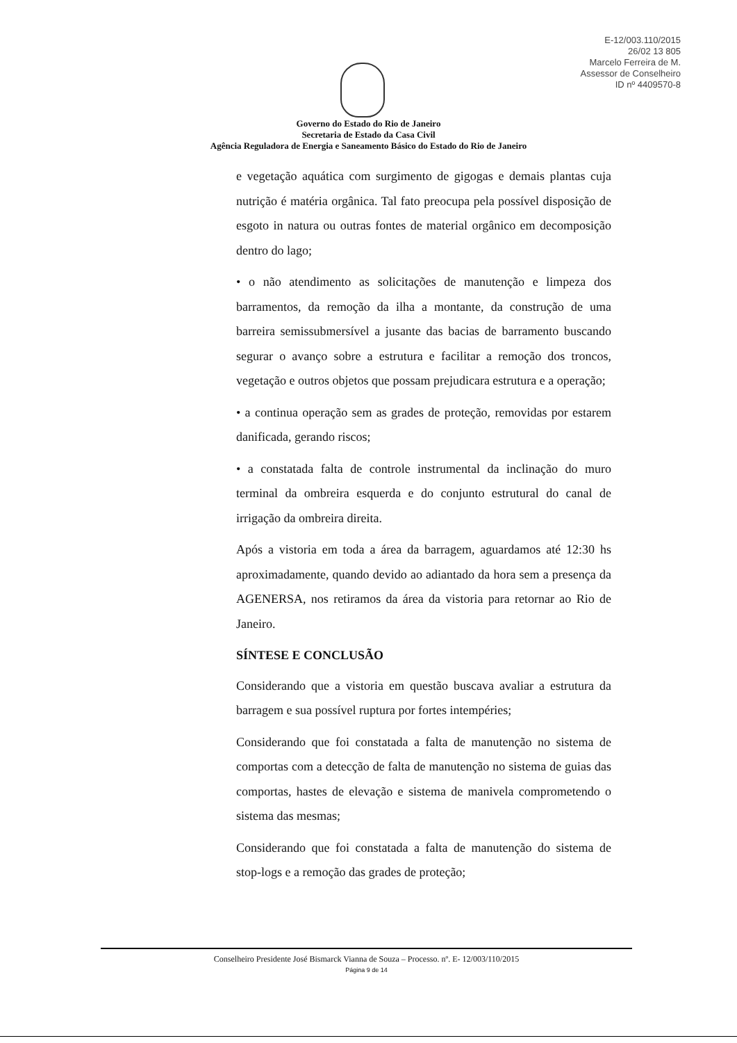E-12/003.110/2015
26/02 13 805
Marcelo Ferreira de M.
Assessor de Conselheiro
ID nº 4409570-8
Governo do Estado do Rio de Janeiro
Secretaria de Estado da Casa Civil
Agência Reguladora de Energia e Saneamento Básico do Estado do Rio de Janeiro
e vegetação aquática com surgimento de gigogas e demais plantas cuja nutrição é matéria orgânica. Tal fato preocupa pela possível disposição de esgoto in natura ou outras fontes de material orgânico em decomposição dentro do lago;
• o não atendimento as solicitações de manutenção e limpeza dos barramentos, da remoção da ilha a montante, da construção de uma barreira semissubmersível a jusante das bacias de barramento buscando segurar o avanço sobre a estrutura e facilitar a remoção dos troncos, vegetação e outros objetos que possam prejudicara estrutura e a operação;
• a continua operação sem as grades de proteção, removidas por estarem danificada, gerando riscos;
• a constatada falta de controle instrumental da inclinação do muro terminal da ombreira esquerda e do conjunto estrutural do canal de irrigação da ombreira direita.
Após a vistoria em toda a área da barragem, aguardamos até 12:30 hs aproximadamente, quando devido ao adiantado da hora sem a presença da AGENERSA, nos retiramos da área da vistoria para retornar ao Rio de Janeiro.
SÍNTESE E CONCLUSÃO
Considerando que a vistoria em questão buscava avaliar a estrutura da barragem e sua possível ruptura por fortes intempéries;
Considerando que foi constatada a falta de manutenção no sistema de comportas com a detecção de falta de manutenção no sistema de guias das comportas, hastes de elevação e sistema de manivela comprometendo o sistema das mesmas;
Considerando que foi constatada a falta de manutenção do sistema de stop-logs e a remoção das grades de proteção;
Conselheiro Presidente José Bismarck Vianna de Souza – Processo. nº. E- 12/003/110/2015
Página 9 de 14